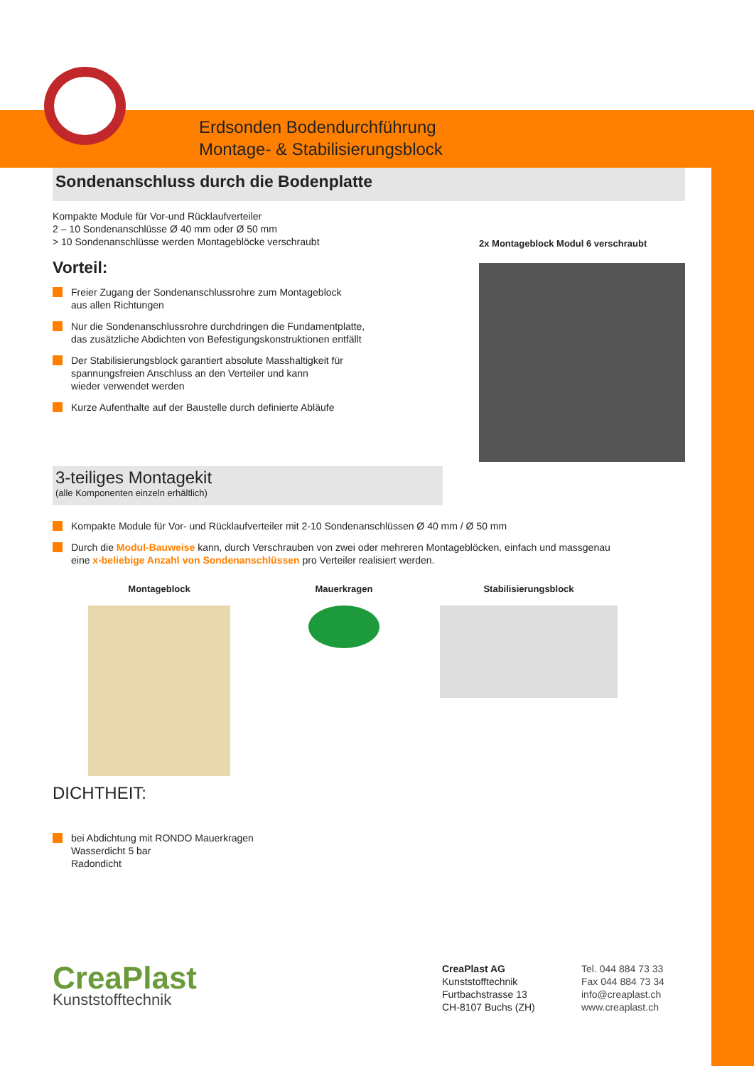Erdsonden Bodendurchführung
Montage- & Stabilisierungsblock
Sondenanschluss durch die Bodenplatte
Kompakte Module für Vor-und Rücklaufverteiler
2 – 10 Sondenanschlüsse Ø 40 mm oder Ø 50 mm
> 10 Sondenanschlüsse werden Montageblöcke verschraubt
Vorteil:
Freier Zugang der Sondenanschlussrohre zum Montageblock
aus allen Richtungen
Nur die Sondenanschlussrohre durchdringen die Fundamentplatte,
das zusätzliche Abdichten von Befestigungskonstruktionen entfällt
Der Stabilisierungsblock garantiert absolute Masshaltigkeit für
spannungsfreien Anschluss an den Verteiler und kann
wieder verwendet werden
Kurze Aufenthalte auf der Baustelle durch definierte Abläufe
2x Montageblock Modul 6 verschraubt
3-teiliges Montagekit
(alle Komponenten einzeln erhältlich)
Kompakte Module für Vor- und Rücklaufverteiler mit 2-10 Sondenanschlüssen Ø 40 mm / Ø 50 mm
Durch die Modul-Bauweise kann, durch Verschrauben von zwei oder mehreren Montageblöcken, einfach und massgenau
eine x-beliebige Anzahl von Sondenanschlüssen pro Verteiler realisiert werden.
Montageblock Mauerkragen Stabilisierungsblock
DICHTHEIT:
bei Abdichtung mit RONDO Mauerkragen
Wasserdicht 5 bar
Radondicht
CreaPlast
Kunststofftechnik
CreaPlast AG
Kunststofftechnik
Furtbachstrasse 13
CH-8107 Buchs (ZH)
Tel. 044 884 73 33
Fax 044 884 73 34
info@creaplast.ch
www.creaplast.ch